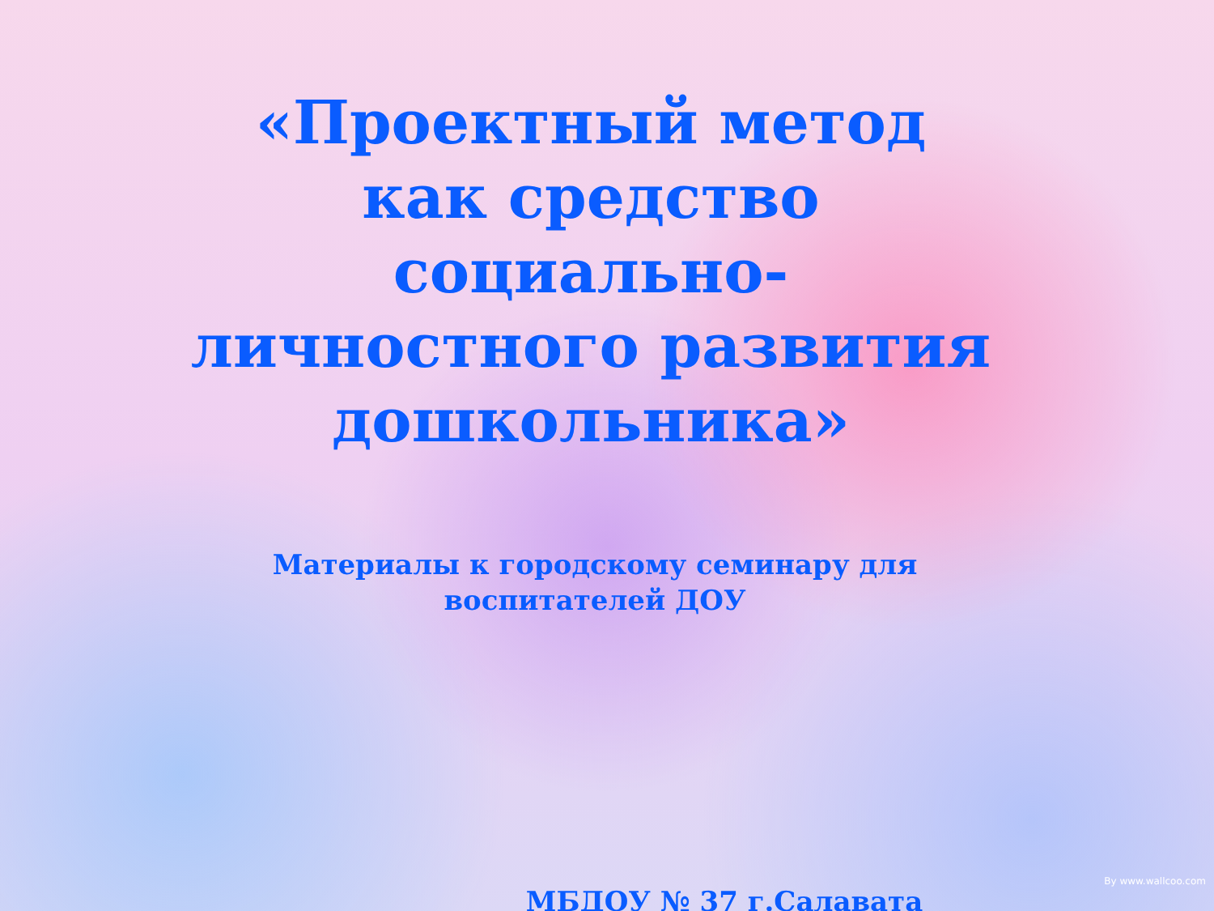«Проектный метод как средство социально-личностного развития дошкольника»
Материалы к городскому семинару для воспитателей ДОУ
МБДОУ № 37 г.Салавата
By www.wallcoo.com